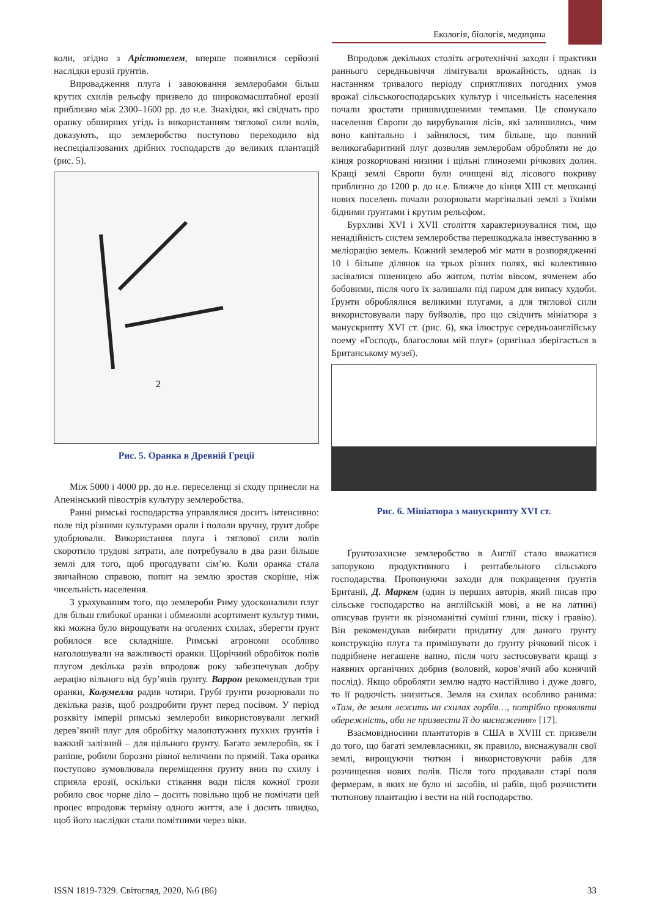Екологія, біологія, медицина
коли, згідно з Арістотелем, вперше появилися серйозні наслідки ерозії ґрунтів.
Впровадження плуга і завоювання землеробами більш крутих схилів рельєфу призвело до широкомасштабної ерозії приблизно між 2300–1600 рр. до н.е. Знахідки, які свідчать про оранку обширних угідь із використанням тяглової сили волів, доказують, що землеробство поступово переходило від неспеціалізованих дрібних господарств до великих плантацій (рис. 5).
2
Рис. 5. Оранка в Древній Греції
Між 5000 і 4000 рр. до н.е. переселенці зі сходу принесли на Апенінський півострів культуру землеробства.
Ранні римські господарства управлялися досить інтенсивно: поле під різними культурами орали і пололи вручну, ґрунт добре удобрювали. Використання плуга і тяглової сили волів скоротило трудові затрати, але потребувало в два рази більше землі для того, щоб прогодувати сім’ю. Коли оранка стала звичайною справою, попит на землю зростав скоріше, ніж чисельність населення.
З урахуванням того, що землероби Риму удосконалили плуг для більш глибокої оранки і обмежили асортимент культур тими, які можна було вирощувати на оголених схилах, зберегти ґрунт робилося все складніше. Римські агрономи особливо наголошували на важливості оранки. Щорічний обробіток полів плугом декілька разів впродовж року забезпечував добру аерацію вільного від бур’янів ґрунту. Варрон рекомендував три оранки, Колумелла радив чотири. Грубі ґрунти розорювали по декілька разів, щоб роздробити ґрунт перед посівом. У період розквіту імперії римські землероби використовували легкий дерев’яний плуг для обробітку малопотужних пухких ґрунтів і важкий залізний – для щільного ґрунту. Багато землеробів, як і раніше, робили борозни рівної величини по прямій. Така оранка поступово зумовлювала переміщення ґрунту вниз по схилу і сприяла ерозії, оскільки стікання води після кожної грози робило своє чорне діло – досить повільно щоб не помічати цей процес впродовж терміну одного життя, але і досить швидко, щоб його наслідки стали помітними через віки.
Впродовж декількох століть агротехнічні заходи і практики раннього середньовіччя лімітували врожайність, однак із настанням тривалого періоду сприятливих погодних умов врожаї сільськогосподарських культур і чисельність населення почали зростати пришвидшеними темпами. Це спонукало населення Європи до вирубування лісів, які залишились, чим воно капітально і зайнялося, тим більше, що повний великогабаритний плуг дозволяв землеробам обробляти не до кінця розкорчовані низини і щільні глиноземи річкових долин. Кращі землі Європи були очищені від лісового покриву приблизно до 1200 р. до н.е. Ближче до кінця XIII ст. мешканці нових поселень почали розорювати маргінальні землі з їхніми бідними ґрунтами і крутим рельєфом.
Бурхливі XVI і XVII століття характеризувалися тим, що ненадійність систем землеробства перешкоджала інвестуванню в меліорацію земель. Кожний землероб міг мати в розпорядженні 10 і більше ділянок на трьох різних полях, які колективно засівалися пшеницею або житом, потім вівсом, ячменем або бобовими, після чого їх залишали під паром для випасу худоби. Ґрунти оброблялися великими плугами, а для тяглової сили використовували пару буйволів, про що свідчить мініатюра з манускрипту XVI ст. (рис. 6), яка ілюструє середньоанглійську поему «Господь, благослови мій плуг» (оригінал зберігається в Британському музеї).
Рис. 6. Мініатюра з манускрипту XVI ст.
Ґрунтозахисне землеробство в Англії стало вважатися запорукою продуктивного і рентабельного сільського господарства. Пропонуючи заходи для покращення ґрунтів Британії, Д. Маркем (один із перших авторів, який писав про сільське господарство на англійській мові, а не на латині) описував ґрунти як різноманітні суміші глини, піску і гравію). Він рекомендував вибирати придатну для даного ґрунту конструкцію плуга та примішувати до ґрунту річковий пісок і подрібнене негашене вапно, після чого застосовувати кращі з наявних органічних добрив (воловий, коров’ячий або конячий послід). Якщо обробляти землю надто настійливо і дуже довго, то її родючість знизиться. Земля на схилах особливо ранима: «Там, де земля лежить на схилах горбів…, потрібно проявляти обережність, аби не призвести її до виснаження» [17].
Взаємовідносини плантаторів в США в XVIII ст. призвели до того, що багаті землевласники, як правило, виснажували свої землі, вирощуючи тютюн і використовуючи рабів для розчищення нових полів. Після того продавали старі поля фермерам, в яких не було ні засобів, ні рабів, щоб розчистити тютюнову плантацію і вести на ній господарство.
ISSN 1819-7329. Світогляд, 2020, №6 (86) 33